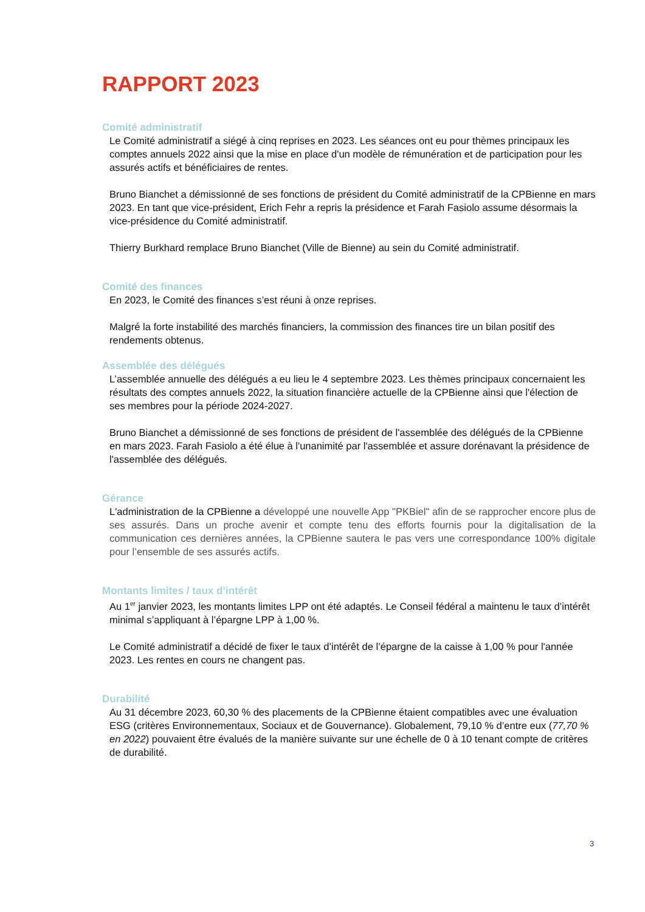RAPPORT 2023
Comité administratif
Le Comité administratif a siégé à cinq reprises en 2023. Les séances ont eu pour thèmes principaux les comptes annuels 2022 ainsi que la mise en place d'un modèle de rémunération et de participation pour les assurés actifs et bénéficiaires de rentes.
Bruno Bianchet a démissionné de ses fonctions de président du Comité administratif de la CPBienne en mars 2023. En tant que vice-président, Erich Fehr a repris la présidence et Farah Fasiolo assume désormais la vice-présidence du Comité administratif.
Thierry Burkhard remplace Bruno Bianchet (Ville de Bienne) au sein du Comité administratif.
Comité des finances
En 2023, le Comité des finances s’est réuni à onze reprises.
Malgré la forte instabilité des marchés financiers, la commission des finances tire un bilan positif des rendements obtenus.
Assemblée des délégués
L’assemblée annuelle des délégués a eu lieu le 4 septembre 2023. Les thèmes principaux concernaient les résultats des comptes annuels 2022, la situation financière actuelle de la CPBienne ainsi que l'élection de ses membres pour la période 2024-2027.
Bruno Bianchet a démissionné de ses fonctions de président de l'assemblée des délégués de la CPBienne en mars 2023. Farah Fasiolo a été élue à l'unanimité par l'assemblée et assure dorénavant la présidence de l'assemblée des délégués.
Gérance
L'administration de la CPBienne a développé une nouvelle App "PKBiel" afin de se rapprocher encore plus de ses assurés. Dans un proche avenir et compte tenu des efforts fournis pour la digitalisation de la communication ces dernières années, la CPBienne sautera le pas vers une correspondance 100% digitale pour l’ensemble de ses assurés actifs.
Montants limites / taux d’intérêt
Au 1<sup>er</sup> janvier 2023, les montants limites LPP ont été adaptés. Le Conseil fédéral a maintenu le taux d’intérêt minimal s’appliquant à l’épargne LPP à 1,00 %.
Le Comité administratif a décidé de fixer le taux d’intérêt de l’épargne de la caisse à 1,00 % pour l'année 2023. Les rentes en cours ne changent pas.
Durabilité
Au 31 décembre 2023, 60,30 % des placements de la CPBienne étaient compatibles avec une évaluation ESG (critères Environnementaux, Sociaux et de Gouvernance). Globalement, 79,10 % d’entre eux (77,70 % en 2022) pouvaient être évalués de la manière suivante sur une échelle de 0 à 10 tenant compte de critères de durabilité.
3